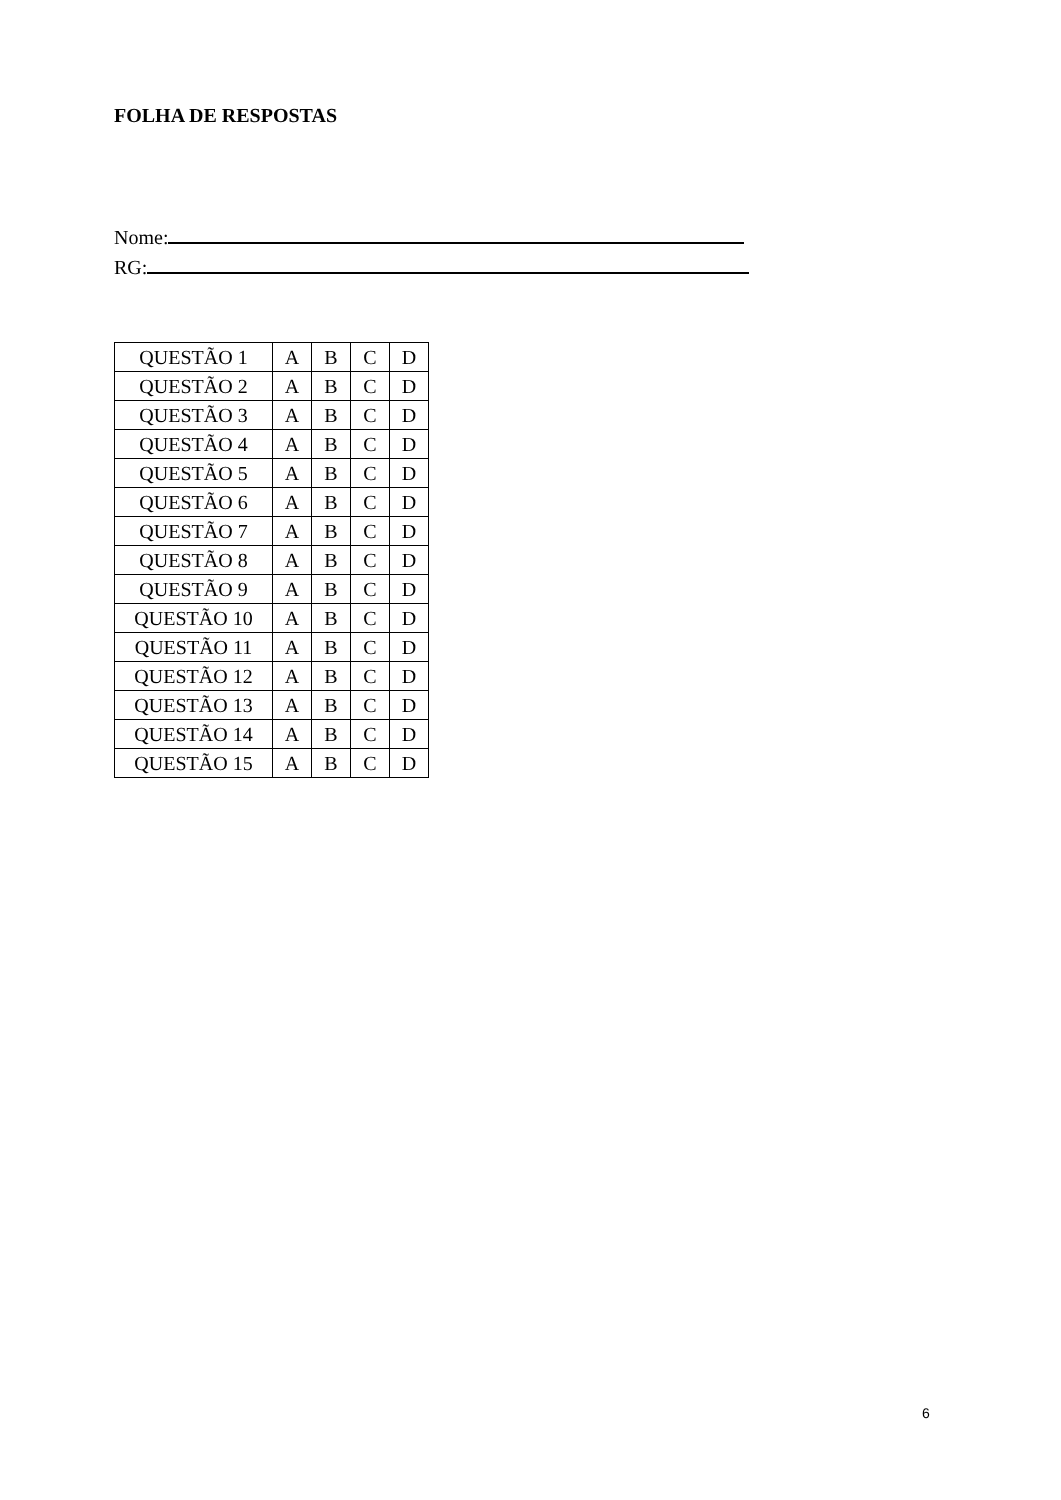FOLHA DE RESPOSTAS
Nome:
RG:
| QUESTÃO 1 | A | B | C | D |
| QUESTÃO 2 | A | B | C | D |
| QUESTÃO 3 | A | B | C | D |
| QUESTÃO 4 | A | B | C | D |
| QUESTÃO 5 | A | B | C | D |
| QUESTÃO 6 | A | B | C | D |
| QUESTÃO 7 | A | B | C | D |
| QUESTÃO 8 | A | B | C | D |
| QUESTÃO 9 | A | B | C | D |
| QUESTÃO 10 | A | B | C | D |
| QUESTÃO 11 | A | B | C | D |
| QUESTÃO 12 | A | B | C | D |
| QUESTÃO 13 | A | B | C | D |
| QUESTÃO 14 | A | B | C | D |
| QUESTÃO 15 | A | B | C | D |
6